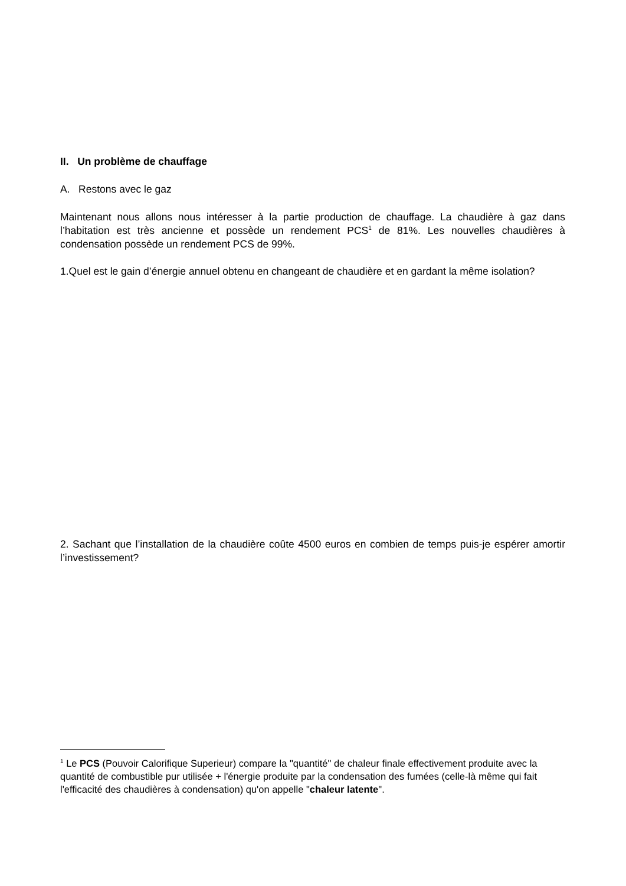II. Un problème de chauffage
A. Restons avec le gaz
Maintenant nous allons nous intéresser à la partie production de chauffage. La chaudière à gaz dans l’habitation est très ancienne et possède un rendement PCS<sup>1</sup> de 81%. Les nouvelles chaudières à condensation possède un rendement PCS de 99%.
1.Quel est le gain d’énergie annuel obtenu en changeant de chaudière et en gardant la même isolation?
2. Sachant que l’installation de la chaudière coûte 4500 euros en combien de temps puis-je espérer amortir l’investissement?
<sup>1</sup> Le PCS (Pouvoir Calorifique Superieur) compare la "quantité" de chaleur finale effectivement produite avec la quantité de combustible pur utilisée + l'énergie produite par la condensation des fumées (celle-là même qui fait l'efficacité des chaudières à condensation) qu'on appelle "chaleur latente".